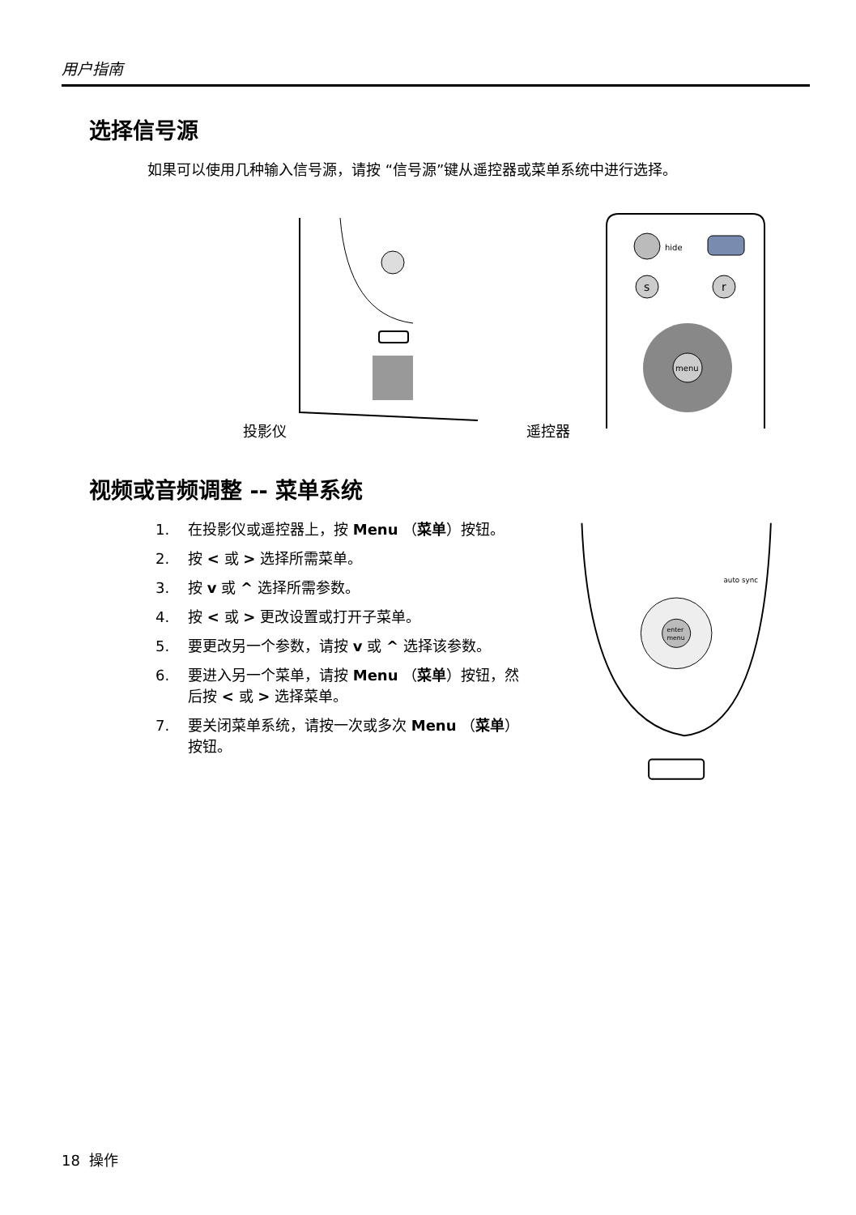用户指南
选择信号源
如果可以使用几种输入信号源，请按 “信号源”键从遥控器或菜单系统中进行选择。
投影仪 遥控器
hide
s
r
menu
视频或音频调整 -- 菜单系统
1. 在投影仪或遥控器上，按 Menu （菜单）按钮。
2. 按 < 或 > 选择所需菜单。
3. 按 v 或 ^ 选择所需参数。
4. 按 < 或 > 更改设置或打开子菜单。
5. 要更改另一个参数，请按 v 或 ^ 选择该参数。
6. 要进入另一个菜单，请按 Menu （菜单）按钮，然后按 < 或 > 选择菜单。
7. 要关闭菜单系统，请按一次或多次 Menu （菜单）按钮。
enter
menu
auto sync
18 操作